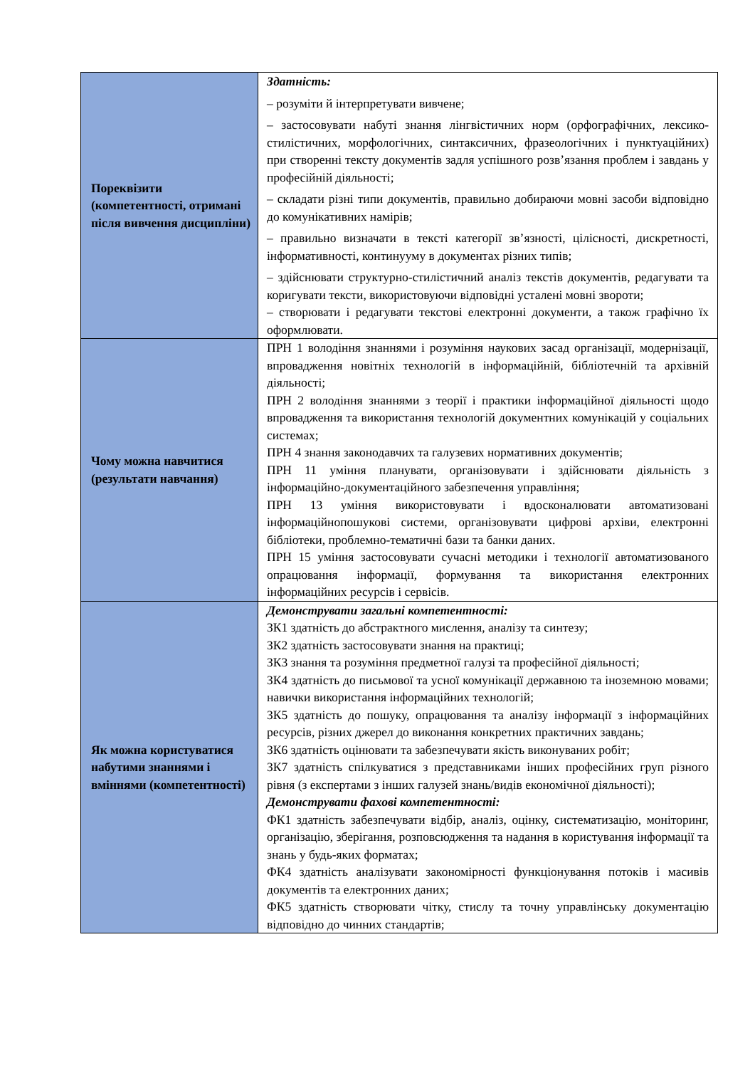| Пореквізити (компетентності, отримані після вивчення дисципліни) | Здатність: – розуміти й інтерпретувати вивчене; – застосовувати набуті знання лінгвістичних норм (орфографічних, лексико-стилістичних, морфологічних, синтаксичних, фразеологічних і пунктуаційних) при створенні тексту документів задля успішного розв’язання проблем і завдань у професійній діяльності; – складати різні типи документів, правильно добираючи мовні засоби відповідно до комунікативних намірів; – правильно визначати в тексті категорії зв’язності, цілісності, дискретності, інформативності, континууму в документах різних типів; – здійснювати структурно-стилістичний аналіз текстів документів, редагувати та коригувати тексти, використовуючи відповідні усталені мовні звороти; – створювати і редагувати текстові електронні документи, а також графічно їх оформлювати. |
| Чому можна навчитися (результати навчання) | ПРН 1 володіння знаннями і розуміння наукових засад організації, модернізації, впровадження новітніх технологій в інформаційній, бібліотечній та архівній діяльності; ПРН 2 володіння знаннями з теорії і практики інформаційної діяльності щодо впровадження та використання технологій документних комунікацій у соціальних системах; ПРН 4 знання законодавчих та галузевих нормативних документів; ПРН 11 уміння планувати, організовувати і здійснювати діяльність з інформаційно-документаційного забезпечення управління; ПРН 13 уміння використовувати і вдосконалювати автоматизовані інформаційнопошукові системи, організовувати цифрові архіви, електронні бібліотеки, проблемно-тематичні бази та банки даних. ПРН 15 уміння застосовувати сучасні методики і технології автоматизованого опрацювання інформації, формування та використання електронних інформаційних ресурсів і сервісів. |
| Як можна користуватися набутими знаннями і вміннями (компетентності) | Демонструвати загальні компетентності: ЗК1 здатність до абстрактного мислення, аналізу та синтезу; ЗК2 здатність застосовувати знання на практиці; ЗК3 знання та розуміння предметної галузі та професійної діяльності; ЗК4 здатність до письмової та усної комунікації державною та іноземною мовами; навички використання інформаційних технологій; ЗК5 здатність до пошуку, опрацювання та аналізу інформації з інформаційних ресурсів, різних джерел до виконання конкретних практичних завдань; ЗК6 здатність оцінювати та забезпечувати якість виконуваних робіт; ЗК7 здатність спілкуватися з представниками інших професійних груп різного рівня (з експертами з інших галузей знань/видів економічної діяльності); Демонструвати фахові компетентності: ФК1 здатність забезпечувати відбір, аналіз, оцінку, систематизацію, моніторинг, організацію, зберігання, розповсюдження та надання в користування інформації та знань у будь-яких форматах; ФК4 здатність аналізувати закономірності функціонування потоків і масивів документів та електронних даних; ФК5 здатність створювати чітку, стислу та точну управлінську документацію відповідно до чинних стандартів; |